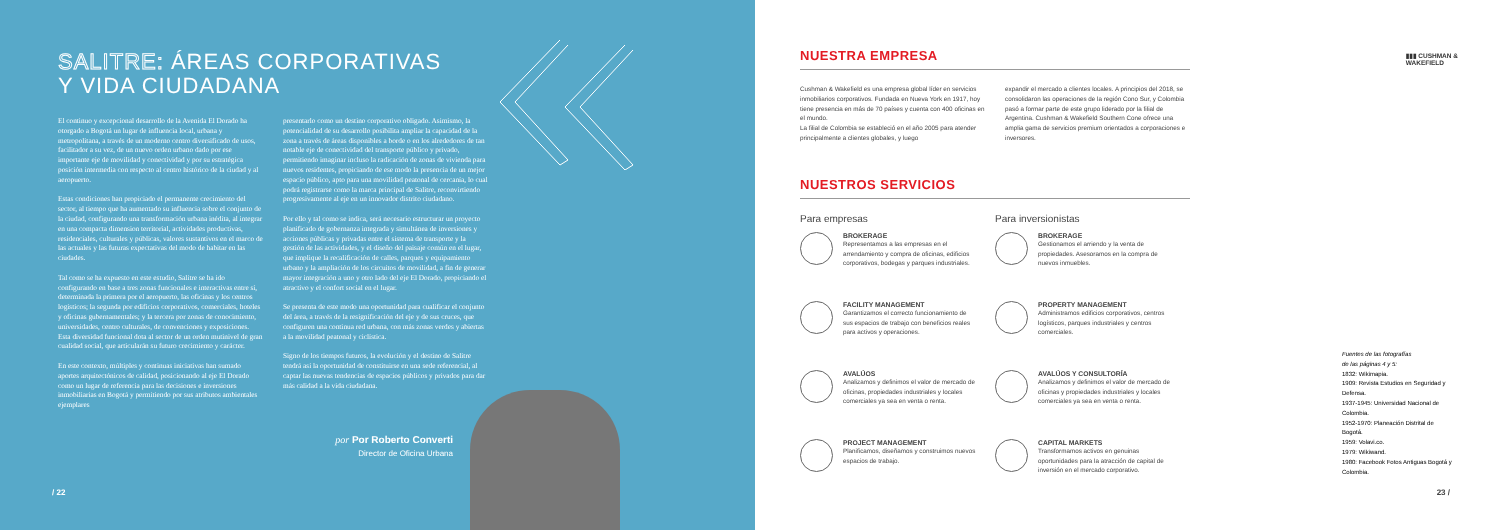SALITRE: ÁREAS CORPORATIVAS
Y VIDA CIUDADANA
El continuo y excepcional desarrollo de la Avenida El Dorado ha otorgado a Bogotá un lugar de influencia local, urbana y metropolitana, a través de un moderno centro diversificado de usos, facilitador a su vez, de un nuevo orden urbano dado por ese importante eje de movilidad y conectividad y por su estratégica posición intermedia con respecto al centro histórico de la ciudad y al aeropuerto.
Estas condiciones han propiciado el permanente crecimiento del sector, al tiempo que ha aumentado su influencia sobre el conjunto de la ciudad, configurando una transformación urbana inédita, al integrar en una compacta dimension territorial, actividades productivas, residenciales, culturales y públicas, valores sustantivos en el marco de las actuales y las futuras expectativas del modo de habitar en las ciudades.
Tal como se ha expuesto en este estudio, Salitre se ha ido configurando en base a tres zonas funcionales e interactivas entre sí, determinada la primera por el aeropuerto, las oficinas y los centros logísticos; la segunda por edificios corporativos, comerciales, hoteles y oficinas gubernamentales; y la tercera por zonas de conocimiento, universidades, centro culturales, de convenciones y exposiciones. Esta diversidad funcional dota al sector de un orden mutinivel de gran cualidad social, que articularán su futuro crecimiento y carácter.
En este contexto, múltiples y continuas iniciativas han sumado aportes arquitectónicos de calidad, posicionando al eje El Dorado como un lugar de referencia para las decisiones e inversiones inmobiliarias en Bogotá y permitiendo por sus atributos ambientales ejemplares
presentarlo como un destino corporativo obligado. Asimismo, la potencialidad de su desarrollo posibilita ampliar la capacidad de la zona a través de áreas disponibles a borde o en los alrededores de tan notable eje de conectividad del transporte público y privado, permitiendo imaginar incluso la radicación de zonas de vivienda para nuevos residentes, propiciando de ese modo la presencia de un mejor espacio público, apto para una movilidad peatonal de cercanía, lo cual podrá registrarse como la marca principal de Salitre, reconvirtiendo progresivamente al eje en un innovador distrito ciudadano.
Por ello y tal como se indica, será necesario estructurar un proyecto planificado de gobernanza integrada y simultánea de inversiones y acciones públicas y privadas entre el sistema de transporte y la gestión de las actividades, y el diseño del paisaje común en el lugar, que implique la recalificación de calles, parques y equipamiento urbano y la ampliación de los circuitos de movilidad, a fin de generar mayor integración a uno y otro lado del eje El Dorado, propiciando el atractivo y el confort social en el lugar.
Se presenta de este modo una oportunidad para cualificar el conjunto del área, a través de la resignificación del eje y de sus cruces, que configuren una continua red urbana, con más zonas verdes y abiertas a la movilidad peatonal y ciclística.
Signo de los tiempos futuros, la evolución y el destino de Salitre tendrá así la oportunidad de constituirse en una sede referencial, al captar las nuevas tendencias de espacios públicos y privados para dar más calidad a la vida ciudadana.
por Por Roberto Converti
Director de Oficina Urbana
/ 22
▮▮▮ CUSHMAN &
WAKEFIELD
NUESTRA EMPRESA
Cushman & Wakefield es una empresa global líder en servicios inmobiliarios corporativos. Fundada en Nueva York en 1917, hoy tiene presencia en más de 70 países y cuenta con 400 oficinas en el mundo.
La filial de Colombia se estableció en el año 2005 para atender principalmente a clientes globales, y luego
expandir el mercado a clientes locales. A principios del 2018, se consolidaron las operaciones de la región Cono Sur, y Colombia pasó a formar parte de este grupo liderado por la filial de Argentina. Cushman & Wakefield Southern Cone ofrece una amplia gama de servicios premium orientados a corporaciones e inversores.
NUESTROS SERVICIOS
Para empresas
BROKERAGE
Representamos a las empresas en el arrendamiento y compra de oficinas, edificios corporativos, bodegas y parques industriales.
FACILITY MANAGEMENT
Garantizamos el correcto funcionamiento de sus espacios de trabajo con beneficios reales para activos y operaciones.
AVALÚOS
Analizamos y definimos el valor de mercado de oficinas, propiedades industriales y locales comerciales ya sea en venta o renta.
PROJECT MANAGEMENT
Planificamos, diseñamos y construimos nuevos espacios de trabajo.
Para inversionistas
BROKERAGE
Gestionamos el arriendo y la venta de propiedades. Asesoramos en la compra de nuevos inmuebles.
PROPERTY MANAGEMENT
Administramos edificios corporativos, centros logísticos, parques industriales y centros comerciales.
AVALÚOS Y CONSULTORÍA
Analizamos y definimos el valor de mercado de oficinas y propiedades industriales y locales comerciales ya sea en venta o renta.
CAPITAL MARKETS
Transformamos activos en genuinas oportunidades para la atracción de capital de inversión en el mercado corporativo.
23 /
Fuentes de las fotografías
de las páginas 4 y 5:
1832: Wikimapia.
1909: Revista Estudios en Seguridad y Defensa.
1937-1945: Universidad Nacional de Colombia.
1952-1970: Planeación Distrital de Bogotá.
1959: Volavi.co.
1979: Wikiwand.
1980: Facebook Fotos Antiguas Bogotá y Colombia.